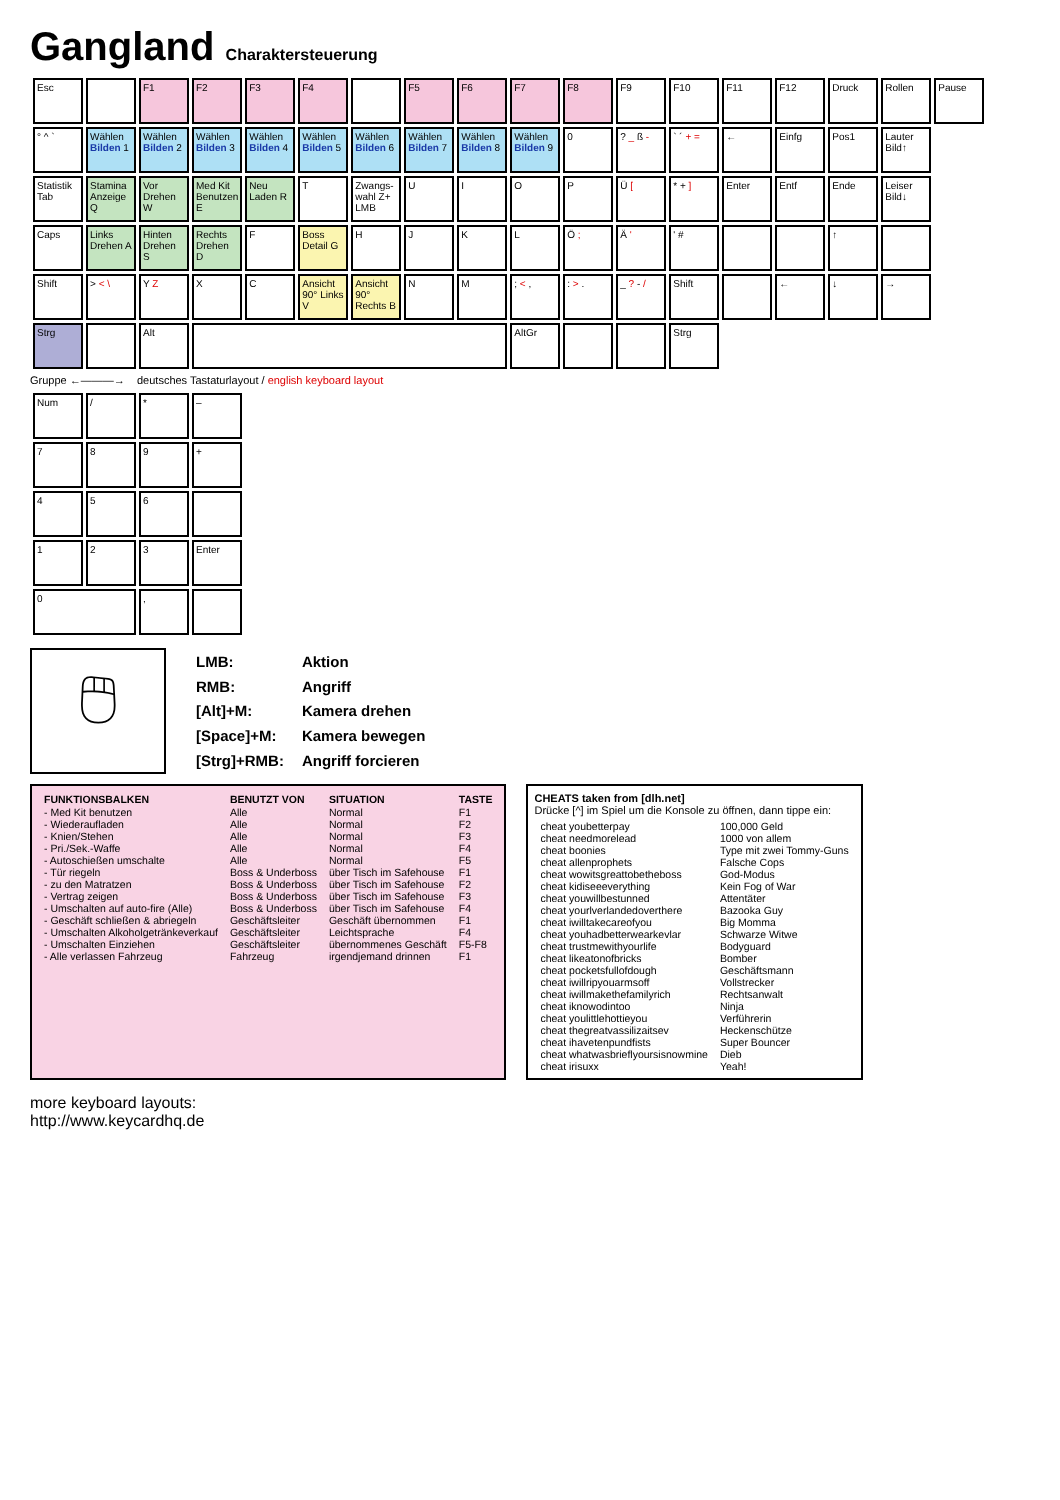Gangland Charaktersteuerung
| Esc | | F1 | F2 | F3 | F4 | | F5 | F6 | F7 | F8 | F9 | F10 | F11 | F12 | Druck | Rollen | Pause |
| ° ^ ` | Wählen Bilden 1 | Wählen Bilden 2 | Wählen Bilden 3 | Wählen Bilden 4 | Wählen Bilden 5 | Wählen Bilden 6 | Wählen Bilden 7 | Wählen Bilden 8 | Wählen Bilden 9 | 0 | ? _ ß - | ` ´ + = | ← | Einfg | Pos1 | Lauter Bild↑ | |
| Statistik Tab | Stamina Anzeige Q | Vor Drehen W | Med Kit Benutzen E | Neu Laden R | T | Zwangs-wahl Z+ LMB | U | I | O | P | Ü [ | * + ] | Enter | Entf | Ende | Leiser Bild↓ | |
| Caps | Links Drehen A | Hinten Drehen S | Rechts Drehen D | F | Boss Detail G | H | J | K | L | Ö ; | Ä ' | ' # | | | ↑ | | |
| Shift | > < \ | Y Z | X | C | Ansicht 90° Links V | Ansicht 90° Rechts B | N | M | ; < , | : > . | _ ? - / | Shift | | ← | ↓ | → | |
| Strg | | Alt | | | | | | | AltGr | | | Strg | | | | | |
Gruppe ←———→ deutsches Tastaturlayout / english keyboard layout
| Num | / | * | – |
| 7 | 8 | 9 | + |
| 4 | 5 | 6 | |
| 1 | 2 | 3 | Enter |
| 0 | | , | |
🖱
| LMB: | Aktion |
| RMB: | Angriff |
| [Alt]+M: | Kamera drehen |
| [Space]+M: | Kamera bewegen |
| [Strg]+RMB: | Angriff forcieren |
| FUNKTIONSBALKEN | BENUTZT VON | SITUATION | TASTE |
| --- | --- | --- | --- |
| - Med Kit benutzen | Alle | Normal | F1 |
| - Wiederaufladen | Alle | Normal | F2 |
| - Knien/Stehen | Alle | Normal | F3 |
| - Pri./Sek.-Waffe | Alle | Normal | F4 |
| - Autoschießen umschalte | Alle | Normal | F5 |
| - Tür riegeln | Boss & Underboss | über Tisch im Safehouse | F1 |
| - zu den Matratzen | Boss & Underboss | über Tisch im Safehouse | F2 |
| - Vertrag zeigen | Boss & Underboss | über Tisch im Safehouse | F3 |
| - Umschalten auf auto-fire (Alle) | Boss & Underboss | über Tisch im Safehouse | F4 |
| - Geschäft schließen & abriegeln | Geschäftsleiter | Geschäft übernommen | F1 |
| - Umschalten Alkoholgetränkeverkauf | Geschäftsleiter | Leichtsprache | F4 |
| - Umschalten Einziehen | Geschäftsleiter | übernommenes Geschäft | F5-F8 |
| - Alle verlassen Fahrzeug | Fahrzeug | irgendjemand drinnen | F1 |
CHEATS taken from [dlh.net]
Drücke [^] im Spiel um die Konsole zu öffnen, dann tippe ein:
| cheat youbetterpay | 100,000 Geld |
| cheat needmorelead | 1000 von allem |
| cheat boonies | Type mit zwei Tommy-Guns |
| cheat allenprophets | Falsche Cops |
| cheat wowitsgreattobetheboss | God-Modus |
| cheat kidiseeeverything | Kein Fog of War |
| cheat youwillbestunned | Attentäter |
| cheat yourlverlandedoverthere | Bazooka Guy |
| cheat iwilltakecareofyou | Big Momma |
| cheat youhadbetterwearkevlar | Schwarze Witwe |
| cheat trustmewithyourlife | Bodyguard |
| cheat likeatonofbricks | Bomber |
| cheat pocketsfullofdough | Geschäftsmann |
| cheat iwillripyouarmsoff | Vollstrecker |
| cheat iwillmakethefamilyrich | Rechtsanwalt |
| cheat iknowodintoo | Ninja |
| cheat youlittlehottieyou | Verführerin |
| cheat thegreatvassilizaitsev | Heckenschütze |
| cheat ihavetenpundfists | Super Bouncer |
| cheat whatwasbrieflyoursisnowmine | Dieb |
| cheat irisuxx | Yeah! |
more keyboard layouts:
http://www.keycardhq.de